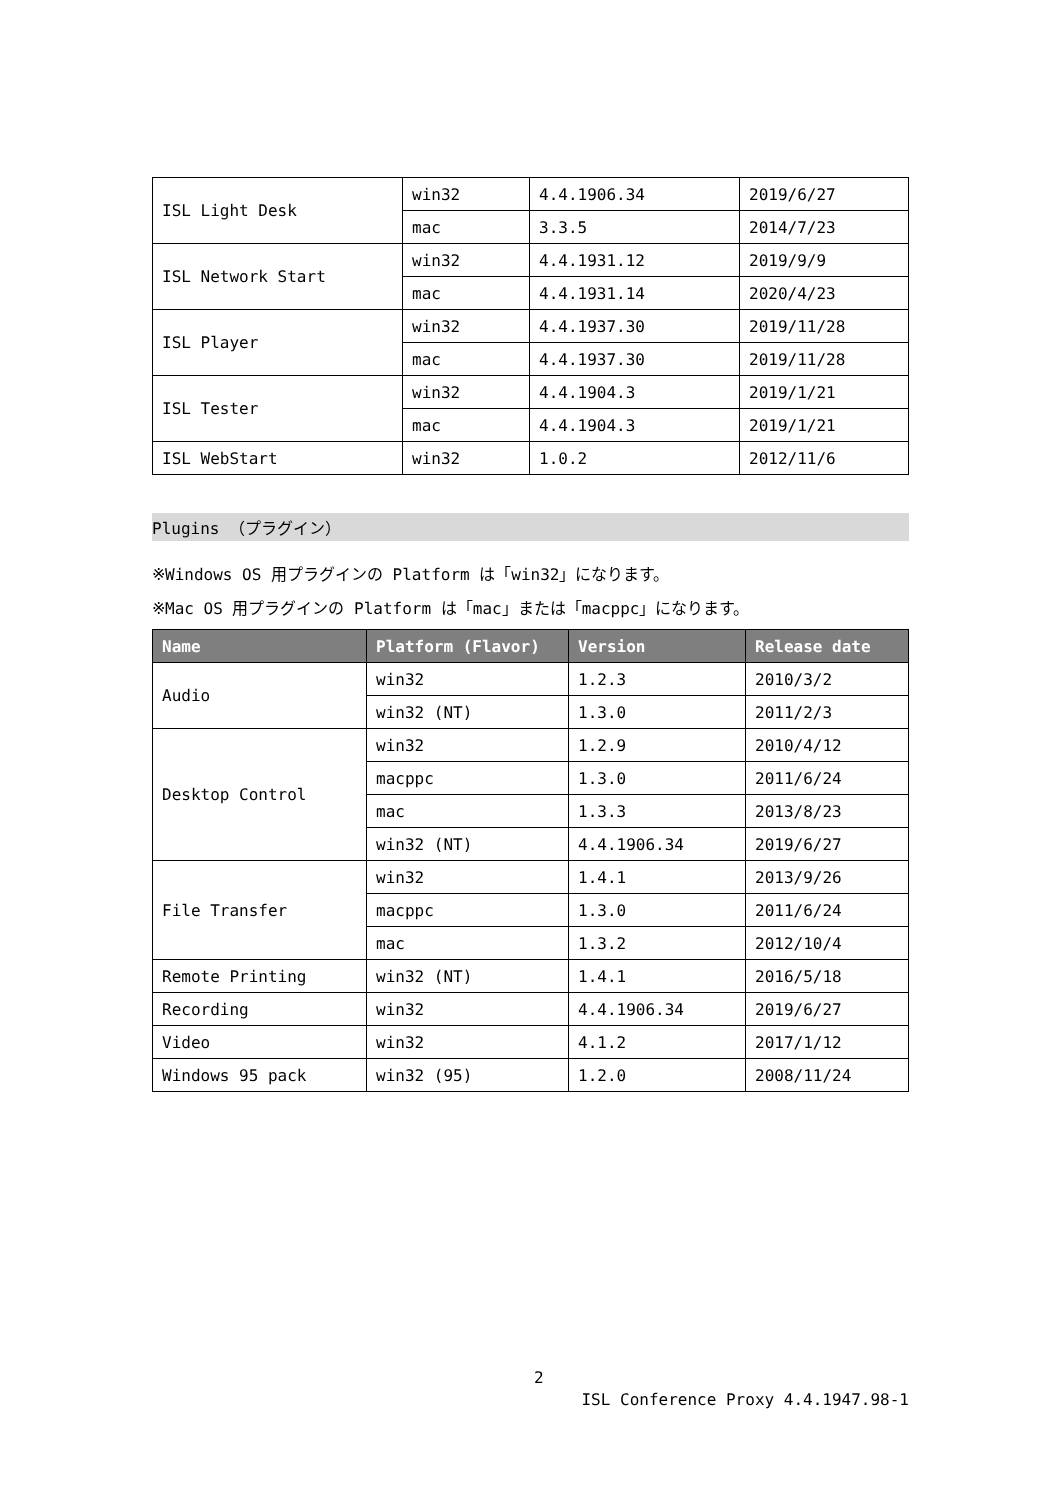| ISL Light Desk | win32 | 4.4.1906.34 | 2019/6/27 |
| | mac | 3.3.5 | 2014/7/23 |
| ISL Network Start | win32 | 4.4.1931.12 | 2019/9/9 |
| | mac | 4.4.1931.14 | 2020/4/23 |
| ISL Player | win32 | 4.4.1937.30 | 2019/11/28 |
| | mac | 4.4.1937.30 | 2019/11/28 |
| ISL Tester | win32 | 4.4.1904.3 | 2019/1/21 |
| | mac | 4.4.1904.3 | 2019/1/21 |
| ISL WebStart | win32 | 1.0.2 | 2012/11/6 |
Plugins （プラグイン）
※Windows OS 用プラグインの Platform は「win32」になります。
※Mac OS 用プラグインの Platform は「mac」または「macppc」になります。
| Name | Platform (Flavor) | Version | Release date |
| --- | --- | --- | --- |
| Audio | win32 | 1.2.3 | 2010/3/2 |
| | win32 (NT) | 1.3.0 | 2011/2/3 |
| Desktop Control | win32 | 1.2.9 | 2010/4/12 |
| | macppc | 1.3.0 | 2011/6/24 |
| | mac | 1.3.3 | 2013/8/23 |
| | win32 (NT) | 4.4.1906.34 | 2019/6/27 |
| File Transfer | win32 | 1.4.1 | 2013/9/26 |
| | macppc | 1.3.0 | 2011/6/24 |
| | mac | 1.3.2 | 2012/10/4 |
| Remote Printing | win32 (NT) | 1.4.1 | 2016/5/18 |
| Recording | win32 | 4.4.1906.34 | 2019/6/27 |
| Video | win32 | 4.1.2 | 2017/1/12 |
| Windows 95 pack | win32 (95) | 1.2.0 | 2008/11/24 |
2
ISL Conference Proxy 4.4.1947.98-1